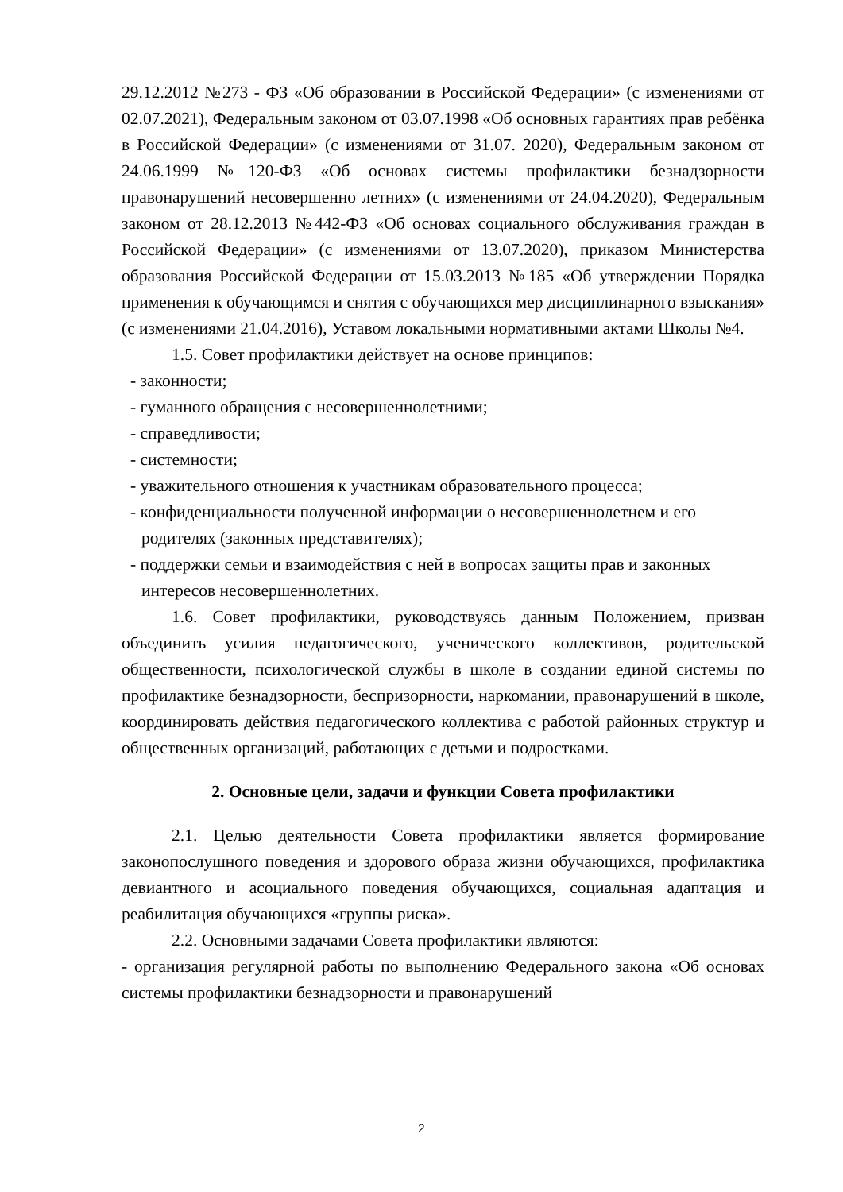29.12.2012 №273 - ФЗ «Об образовании в Российской Федерации» (с изменениями от 02.07.2021), Федеральным законом от 03.07.1998 «Об основных гарантиях прав ребёнка в Российской Федерации» (с изменениями от 31.07. 2020), Федеральным законом от 24.06.1999 №120-ФЗ «Об основах системы профилактики безнадзорности правонарушений несовершенно летних» (с изменениями от 24.04.2020), Федеральным законом от 28.12.2013 №442-ФЗ «Об основах социального обслуживания граждан в Российской Федерации» (с изменениями от 13.07.2020), приказом Министерства образования Российской Федерации от 15.03.2013 №185 «Об утверждении Порядка применения к обучающимся и снятия с обучающихся мер дисциплинарного взыскания» (с изменениями 21.04.2016), Уставом локальными нормативными актами Школы №4.
1.5. Совет профилактики действует на основе принципов:
- законности;
- гуманного обращения с несовершеннолетними;
- справедливости;
- системности;
- уважительного отношения к участникам образовательного процесса;
- конфиденциальности полученной информации о несовершеннолетнем и его родителях (законных представителях);
- поддержки семьи и взаимодействия с ней в вопросах защиты прав и законных интересов несовершеннолетних.
1.6. Совет профилактики, руководствуясь данным Положением, призван объединить усилия педагогического, ученического коллективов, родительской общественности, психологической службы в школе в создании единой системы по профилактике безнадзорности, беспризорности, наркомании, правонарушений в школе, координировать действия педагогического коллектива с работой районных структур и общественных организаций, работающих с детьми и подростками.
2. Основные цели, задачи и функции Совета профилактики
2.1. Целью деятельности Совета профилактики является формирование законопослушного поведения и здорового образа жизни обучающихся, профилактика девиантного и асоциального поведения обучающихся, социальная адаптация и реабилитация обучающихся «группы риска».
2.2. Основными задачами Совета профилактики являются:
- организация регулярной работы по выполнению Федерального закона «Об основах системы профилактики безнадзорности и правонарушений
2